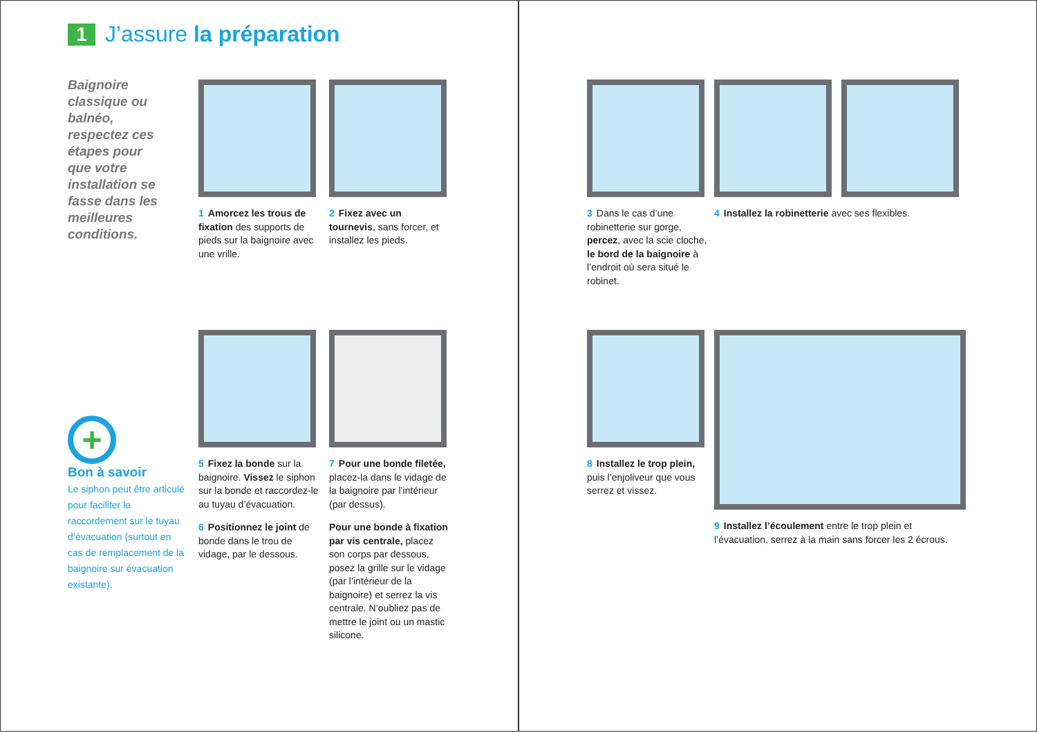1 J’assure la préparation
Baignoire classique ou balnéo, respectez ces étapes pour que votre installation se fasse dans les meilleures conditions.
1 Amorcez les trous de fixation des supports de pieds sur la baignoire avec une vrille.
2 Fixez avec un tournevis, sans forcer, et installez les pieds.
+
Bon à savoir
Le siphon peut être articulé pour faciliter le raccordement sur le tuyau d’évacuation (surtout en cas de remplacement de la baignoire sur évacuation existante).
5 Fixez la bonde sur la baignoire. Vissez le siphon sur la bonde et raccordez-le au tuyau d’évacuation.
6 Positionnez le joint de bonde dans le trou de vidage, par le dessous.
7 Pour une bonde filetée, placez-la dans le vidage de la baignoire par l’intérieur (par dessus).
Pour une bonde à fixation par vis centrale, placez son corps par dessous, posez la grille sur le vidage (par l’intérieur de la baignoire) et serrez la vis centrale. N’oubliez pas de mettre le joint ou un mastic silicone.
3 Dans le cas d’une robinetterie sur gorge, percez, avec la scie cloche, le bord de la baignoire à l’endroit où sera situé le robinet.
4 Installez la robinetterie avec ses flexibles.
8 Installez le trop plein, puis l’enjoliveur que vous serrez et vissez.
9 Installez l’écoulement entre le trop plein et l’évacuation, serrez à la main sans forcer les 2 écrous.